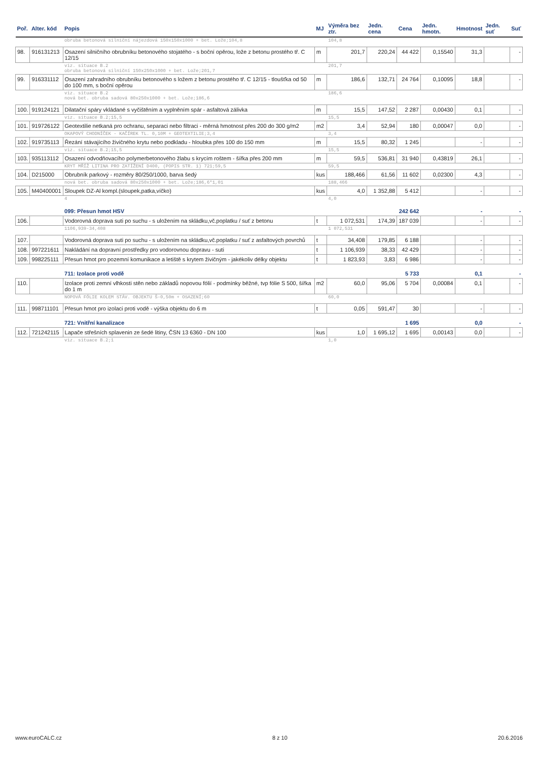| Poř. | Alter. kód | Popis | MJ | Výměra bez ztr. | Jedn. cena | Cena | Jedn. hmotn. | Hmotnost | Jedn. suť | Suť |
| --- | --- | --- | --- | --- | --- | --- | --- | --- | --- | --- |
| | | obruba betonová silniční nájezdová 150x150x1000 + bet. Lože;104,8 | | 104,8 | | | | | | |
| 98. | 916131213 | Osazení silničního obrubníku betonového stojatého - s boční opěrou, lože z betonu prostého tř. C 12/15 | m | 201,7 | 220,24 | 44 422 | 0,15540 | 31,3 | | - |
| | | viz. situace B.2 obruba betonová silniční 150x250x1000 + bet. Lože;201,7 | | 201,7 | | | | | | |
| 99. | 916331112 | Osazení zahradního obrubníku betonového s ložem z betonu prostého tř. C 12/15 - tloušťka od 50 do 100 mm, s boční opěrou | m | 186,6 | 132,71 | 24 764 | 0,10095 | 18,8 | | - |
| | | viz. situace B.2 nová bet. obruba sadová 80x250x1000 + bet. Lože;186,6 | | 186,6 | | | | | | |
| 100. | 919124121 | Dilatační spáry vkládané s vyčištěním a vyplněním spár - asfaltová zálivka | m | 15,5 | 147,52 | 2 287 | 0,00430 | 0,1 | | - |
| | | viz. situace B.2;15,5 | | 15,5 | | | | | | |
| 101. | 919726122 | Geotextilie netkaná pro ochranu, separaci nebo filtraci - měrná hmotnost přes 200 do 300 g/m2 | m2 | 3,4 | 52,94 | 180 | 0,00047 | 0,0 | | - |
| | | OKAPOVÝ CHODNÍČEK - KAČÍREK TL. 0,10M + GEOTEXTILIE;3,4 | | 3,4 | | | | | | |
| 102. | 919735113 | Řezání stávajícího živičného krytu nebo podkladu - hloubka přes 100 do 150 mm | m | 15,5 | 80,32 | 1 245 | | - | | - |
| | | viz. situace B.2;15,5 | | 15,5 | | | | | | |
| 103. | 935113112 | Osazení odvodňovacího polymerbetonového žlabu s krycím roštem - šířka přes 200 mm | m | 59,5 | 536,81 | 31 940 | 0,43819 | 26,1 | | - |
| | | KRYT MŘÍŽ LITINA PRO ZATÍŽENÍ D400, (POPIS STR. 1) 721;59,5 | | 59,5 | | | | | | |
| 104. | D215000 | Obrubník parkový - rozměry 80/250/1000, barva šedý | kus | 188,466 | 61,56 | 11 602 | 0,02300 | 4,3 | | - |
| | | nová bet. obruba sadová 80x250x1000 + bet. Lože;186,6*1,01 | | 188,466 | | | | | | |
| 105. | M40400001 | Sloupek DZ-Al kompl.(sloupek,patka,víčko) | kus | 4,0 | 1 352,88 | 5 412 | | - | | - |
| | | 4 | | 4,0 | | | | | | |
| | | 099: Přesun hmot HSV | | | | 242 642 | | - | | - |
| 106. | | Vodorovná doprava suti po suchu - s uložením na skládku,vč.poplatku / suť z betonu | t | 1 072,531 | 174,39 | 187 039 | | - | | - |
| | | 1106,939-34,408 | | 1 072,531 | | | | | | |
| 107. | | Vodorovná doprava suti po suchu - s uložením na skládku,vč.poplatku / suť z asfaltových povrchů | t | 34,408 | 179,85 | 6 188 | | - | | - |
| 108. | 997221611 | Nakládání na dopravní prostředky pro vodorovnou dopravu - suti | t | 1 106,939 | 38,33 | 42 429 | | - | | - |
| 109. | 998225111 | Přesun hmot pro pozemní komunikace a letiště s krytem živičným - jakékoliv délky objektu | t | 1 823,93 | 3,83 | 6 986 | | - | | - |
| | | 711: Izolace proti vodě | | | | 5 733 | | 0,1 | | - |
| 110. | | Izolace proti zemní vlhkosti stěn nebo základů nopovou fólií - podmínky běžné, tvp fólie S 500, šířka do 1 m | m2 | 60,0 | 95,06 | 5 704 | 0,00084 | 0,1 | | - |
| | | NOPOVÁ FÓLIE KOLEM STÁV. OBJEKTU Š-0,50m + OSAZENÍ;60 | | 60,0 | | | | | | |
| 111. | 998711101 | Přesun hmot pro izolaci proti vodě - výška objektu do 6 m | t | 0,05 | 591,47 | 30 | | - | | - |
| | | 721: Vnitřní kanalizace | | | | 1 695 | | 0,0 | | - |
| 112. | 721242115 | Lapače střešních splavenin ze šedé litiny, ČSN 13 6360 - DN 100 | kus | 1,0 | 1 695,12 | 1 695 | 0,00143 | 0,0 | | - |
| | | viz. situace B.2;1 | | 1,0 | | | | | | |
www.euroCALC.cz 8 z 10 20.6.2016